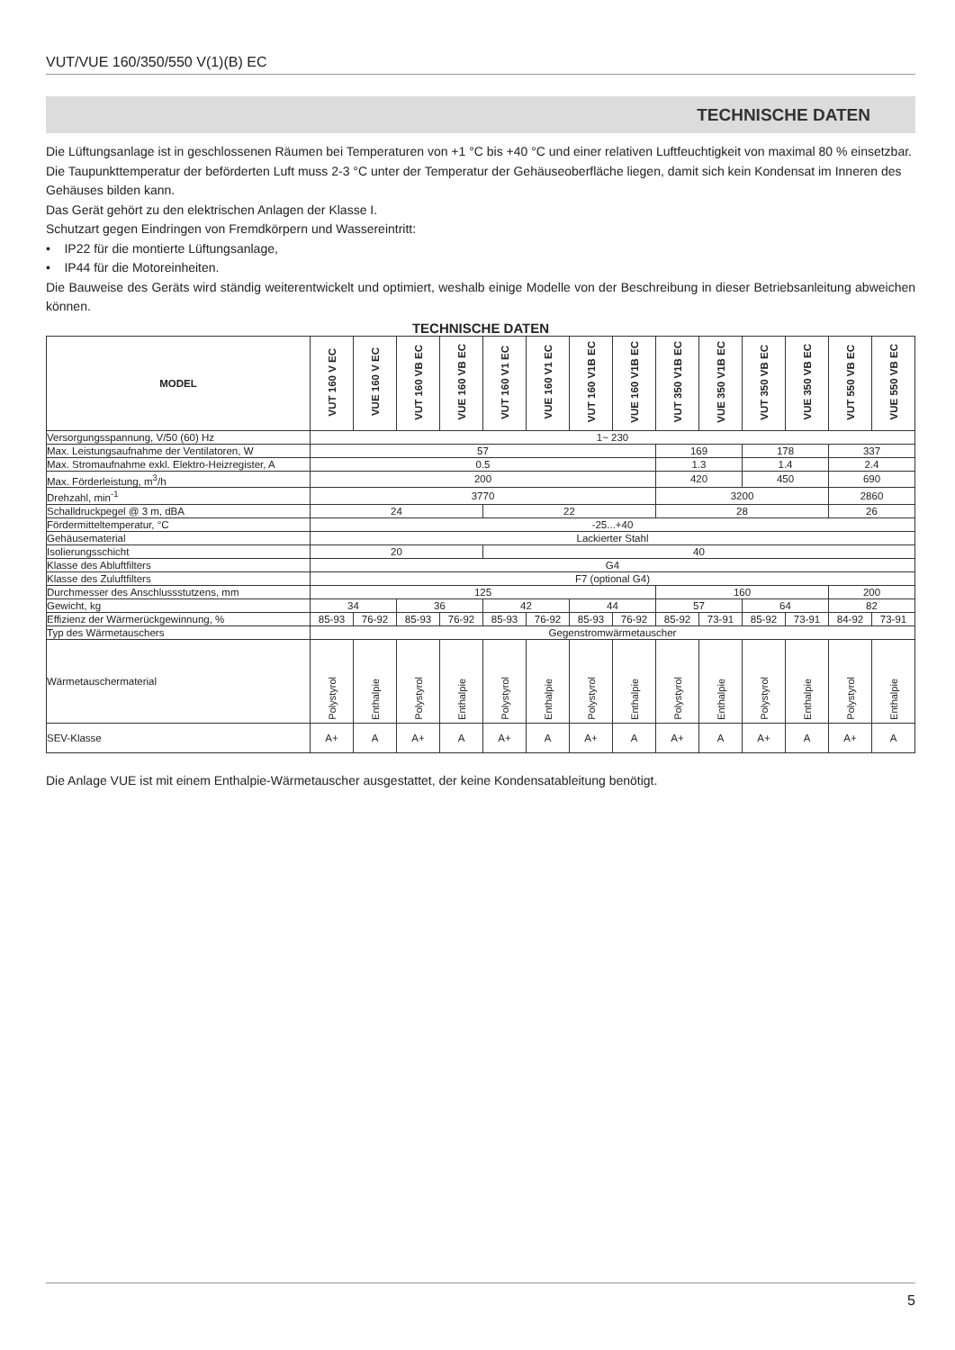VUT/VUE 160/350/550 V(1)(B) EC
TECHNISCHE DATEN
Die Lüftungsanlage ist in geschlossenen Räumen bei Temperaturen von +1 °C bis +40 °C und einer relativen Luftfeuchtigkeit von maximal 80 % einsetzbar.
Die Taupunkttemperatur der beförderten Luft muss 2-3 °C unter der Temperatur der Gehäuseoberfläche liegen, damit sich kein Kondensat im Inneren des Gehäuses bilden kann.
Das Gerät gehört zu den elektrischen Anlagen der Klasse I.
Schutzart gegen Eindringen von Fremdkörpern und Wassereintritt:
• IP22 für die montierte Lüftungsanlage,
• IP44 für die Motoreinheiten.
Die Bauweise des Geräts wird ständig weiterentwickelt und optimiert, weshalb einige Modelle von der Beschreibung in dieser Betriebsanleitung abweichen können.
TECHNISCHE DATEN
| MODEL | VUT 160 V EC | VUE 160 V EC | VUT 160 VB EC | VUE 160 VB EC | VUT 160 V1 EC | VUE 160 V1 EC | VUT 160 V1B EC | VUE 160 V1B EC | VUT 350 V1B EC | VUE 350 V1B EC | VUT 350 VB EC | VUE 350 VB EC | VUT 550 VB EC | VUE 550 VB EC |
| --- | --- | --- | --- | --- | --- | --- | --- | --- | --- | --- | --- | --- | --- | --- |
| Versorgungsspannung, V/50 (60) Hz | 1~ 230 | | | | | | | | | | | | | |
| Max. Leistungsaufnahme der Ventilatoren, W | 57 | | | | | | | | 169 | | 178 | | 337 | |
| Max. Stromaufnahme exkl. Elektro-Heizregister, A | 0.5 | | | | | | | | 1.3 | | 1.4 | | 2.4 | |
| Max. Förderleistung, m<sup>3</sup>/h | 200 | | | | | | | | 420 | | 450 | | 690 | |
| Drehzahl, min<sup>-1</sup> | 3770 | | | | | | | | 3200 | | | | 2860 | |
| Schalldruckpegel @ 3 m, dBA | 24 | | | | 22 | | | | 28 | | | | 26 | |
| Fördermitteltemperatur, °C | -25...+40 | | | | | | | | | | | | | |
| Gehäusematerial | Lackierter Stahl | | | | | | | | | | | | | |
| Isolierungsschicht | 20 | | | | 40 | | | | | | | | | |
| Klasse des Abluftfilters | G4 | | | | | | | | | | | | | |
| Klasse des Zuluftfilters | F7 (optional G4) | | | | | | | | | | | | | |
| Durchmesser des Anschlussstutzens, mm | 125 | | | | | | | | 160 | | | | 200 | |
| Gewicht, kg | 34 | | 36 | | 42 | | 44 | | 57 | | 64 | | 82 | |
| Effizienz der Wärmerückgewinnung, % | 85-93 | 76-92 | 85-93 | 76-92 | 85-93 | 76-92 | 85-93 | 76-92 | 85-92 | 73-91 | 85-92 | 73-91 | 84-92 | 73-91 |
| Typ des Wärmetauschers | Gegenstromwärmetauscher | | | | | | | | | | | | | |
| Wärmetauschermaterial | Polystyrol | Enthalpie | Polystyrol | Enthalpie | Polystyrol | Enthalpie | Polystyrol | Enthalpie | Polystyrol | Enthalpie | Polystyrol | Enthalpie | Polystyrol | Enthalpie |
| SEV-Klasse | A+ | A | A+ | A | A+ | A | A+ | A | A+ | A | A+ | A | A+ | A |
Die Anlage VUE ist mit einem Enthalpie-Wärmetauscher ausgestattet, der keine Kondensatableitung benötigt.
5